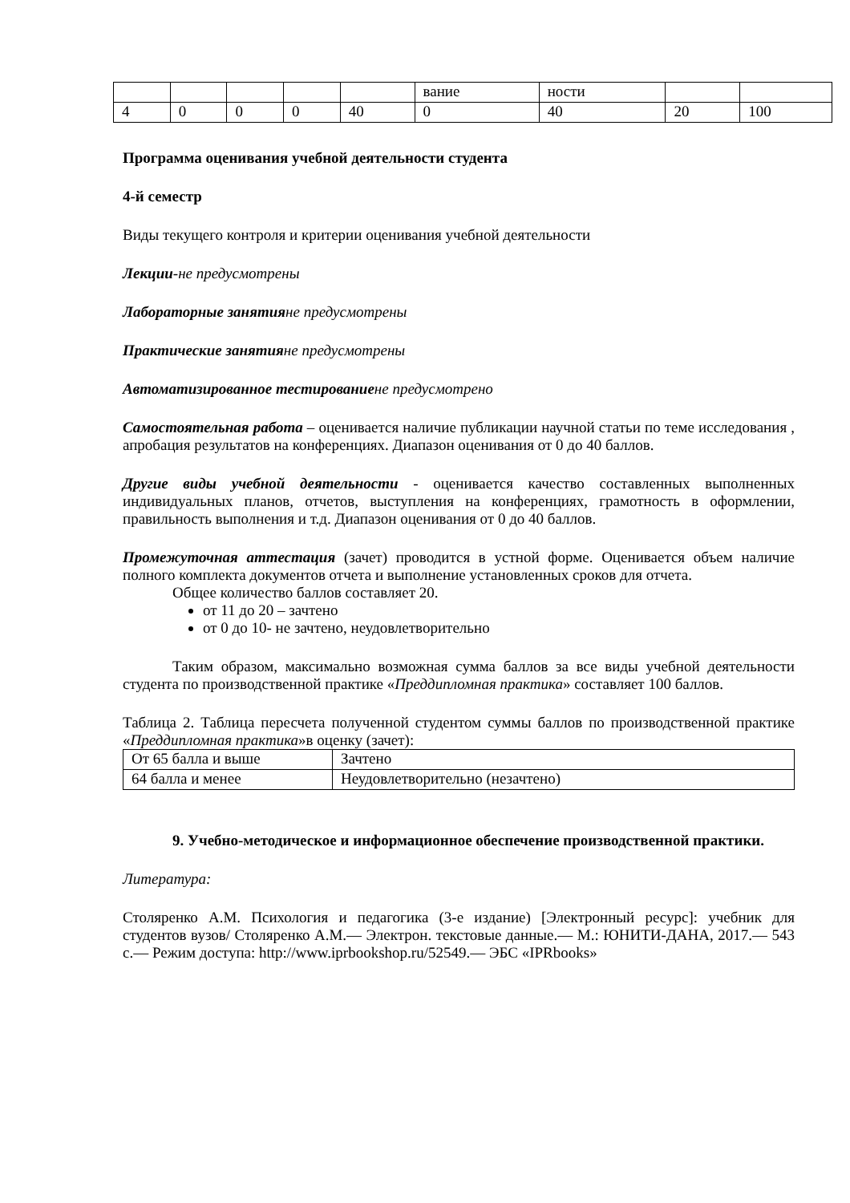| | | | | | вание | ности | | |
| 4 | 0 | 0 | 0 | 40 | 0 | 40 | 20 | 100 |
Программа оценивания учебной деятельности студента
4-й семестр
Виды текущего контроля и критерии оценивания учебной деятельности
Лекции-не предусмотрены
Лабораторные занятия не предусмотрены
Практические занятия не предусмотрены
Автоматизированное тестирование не предусмотрено
Самостоятельная работа – оценивается наличие публикации научной статьи по теме исследования , апробация результатов на конференциях. Диапазон оценивания от 0 до 40 баллов.
Другие виды учебной деятельности - оценивается качество составленных выполненных индивидуальных планов, отчетов, выступления на конференциях, грамотность в оформлении, правильность выполнения и т.д. Диапазон оценивания от 0 до 40 баллов.
Промежуточная аттестация (зачет) проводится в устной форме. Оценивается объем наличие полного комплекта документов отчета и выполнение установленных сроков для отчета.
Общее количество баллов составляет 20.
от 11 до 20 – зачтено
от 0 до 10- не зачтено, неудовлетворительно
Таким образом, максимально возможная сумма баллов за все виды учебной деятельности студента по производственной практике «Преддипломная практика» составляет 100 баллов.
Таблица 2. Таблица пересчета полученной студентом суммы баллов по производственной практике «Преддипломная практика»в оценку (зачет):
| От 65 балла и выше | Зачтено |
| 64 балла и менее | Неудовлетворительно (незачтено) |
9. Учебно-методическое и информационное обеспечение производственной практики.
Литература:
Столяренко А.М. Психология и педагогика (3-е издание) [Электронный ресурс]: учебник для студентов вузов/ Столяренко А.М.— Электрон. текстовые данные.— М.: ЮНИТИ-ДАНА, 2017.— 543 с.— Режим доступа: http://www.iprbookshop.ru/52549.— ЭБС «IPRbooks»